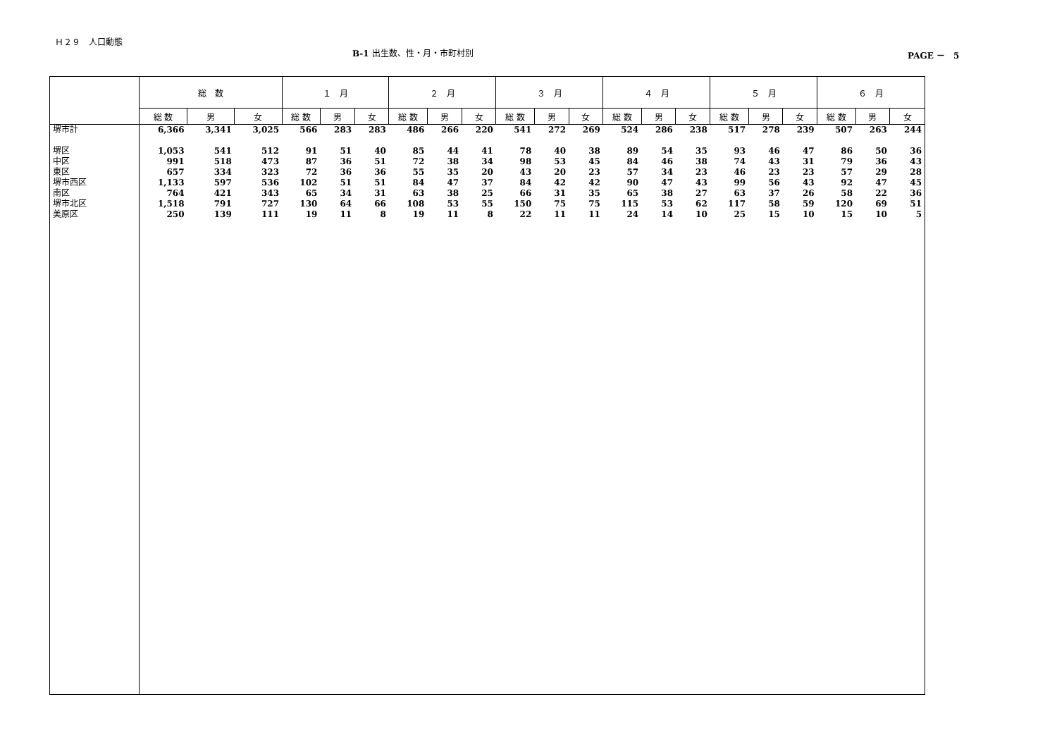Ｈ２９　人口動態
B-1 出生数、性・月・市町村別 PAGE －　5
| | 総 数 | | | １ 月 | | | ２ 月 | | | ３ 月 | | | ４ 月 | | | ５ 月 | | | ６ 月 | | |
| --- | --- | --- | --- | --- | --- | --- | --- | --- | --- | --- | --- | --- | --- | --- | --- | --- | --- | --- | --- | --- | --- |
| | 総 数 | 男 | 女 | 総 数 | 男 | 女 | 総 数 | 男 | 女 | 総 数 | 男 | 女 | 総 数 | 男 | 女 | 総 数 | 男 | 女 | 総 数 | 男 | 女 |
| 堺市計 | 6,366 | 3,341 | 3,025 | 566 | 283 | 283 | 486 | 266 | 220 | 541 | 272 | 269 | 524 | 286 | 238 | 517 | 278 | 239 | 507 | 263 | 244 |
| 堺区 | 1,053 | 541 | 512 | 91 | 51 | 40 | 85 | 44 | 41 | 78 | 40 | 38 | 89 | 54 | 35 | 93 | 46 | 47 | 86 | 50 | 36 |
| 中区 | 991 | 518 | 473 | 87 | 36 | 51 | 72 | 38 | 34 | 98 | 53 | 45 | 84 | 46 | 38 | 74 | 43 | 31 | 79 | 36 | 43 |
| 東区 | 657 | 334 | 323 | 72 | 36 | 36 | 55 | 35 | 20 | 43 | 20 | 23 | 57 | 34 | 23 | 46 | 23 | 23 | 57 | 29 | 28 |
| 堺市西区 | 1,133 | 597 | 536 | 102 | 51 | 51 | 84 | 47 | 37 | 84 | 42 | 42 | 90 | 47 | 43 | 99 | 56 | 43 | 92 | 47 | 45 |
| 南区 | 764 | 421 | 343 | 65 | 34 | 31 | 63 | 38 | 25 | 66 | 31 | 35 | 65 | 38 | 27 | 63 | 37 | 26 | 58 | 22 | 36 |
| 堺市北区 | 1,518 | 791 | 727 | 130 | 64 | 66 | 108 | 53 | 55 | 150 | 75 | 75 | 115 | 53 | 62 | 117 | 58 | 59 | 120 | 69 | 51 |
| 美原区 | 250 | 139 | 111 | 19 | 11 | 8 | 19 | 11 | 8 | 22 | 11 | 11 | 24 | 14 | 10 | 25 | 15 | 10 | 15 | 10 | 5 |